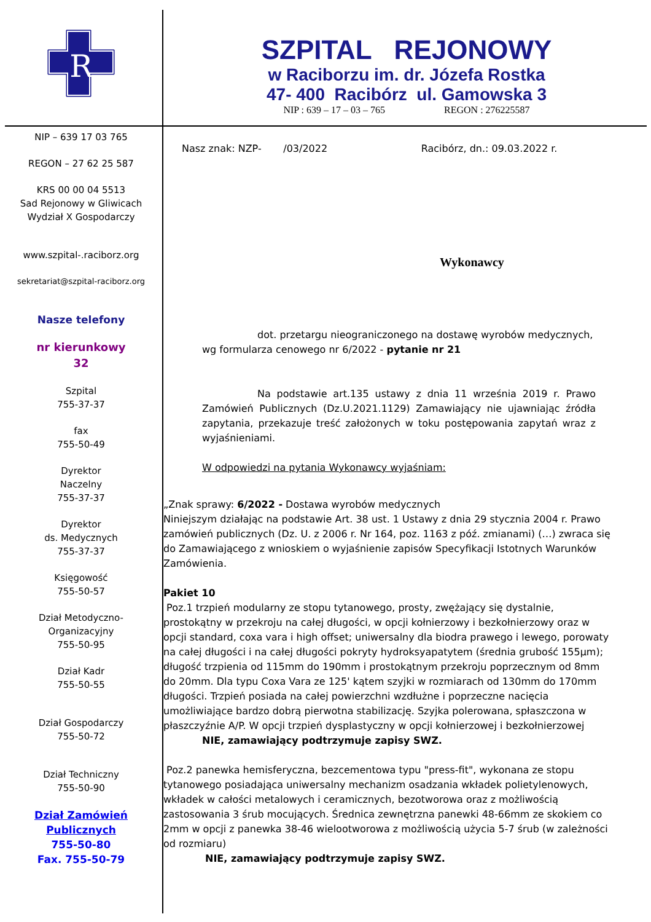R
SZPITAL REJONOWY
w Raciborzu im. dr. Józefa Rostka
47- 400 Racibórz ul. Gamowska 3
NIP : 639 – 17 – 03 – 765 REGON : 276225587
NIP – 639 17 03 765
REGON – 27 62 25 587
KRS 00 00 04 5513
Sad Rejonowy w Gliwicach
Wydział X Gospodarczy
www.szpital-.raciborz.org
sekretariat@szpital-raciborz.org
Nasze telefony
nr kierunkowy
32
Szpital
755-37-37
fax
755-50-49
Dyrektor
Naczelny
755-37-37
Dyrektor
ds. Medycznych
755-37-37
Księgowość
755-50-57
Dział Metodyczno-
Organizacyjny
755-50-95
Dział Kadr
755-50-55
Dział Gospodarczy
755-50-72
Dział Techniczny
755-50-90
Dział Zamówień Publicznych
755-50-80
Fax. 755-50-79
Nasz znak: NZP- /03/2022 Racibórz, dn.: 09.03.2022 r.
Wykonawcy
dot. przetargu nieograniczonego na dostawę wyrobów medycznych, wg formularza cenowego nr 6/2022 - pytanie nr 21
Na podstawie art.135 ustawy z dnia 11 września 2019 r. Prawo Zamówień Publicznych (Dz.U.2021.1129) Zamawiający nie ujawniając źródła zapytania, przekazuje treść założonych w toku postępowania zapytań wraz z wyjaśnieniami.
W odpowiedzi na pytania Wykonawcy wyjaśniam:
„Znak sprawy: 6/2022 - Dostawa wyrobów medycznych
Niniejszym działając na podstawie Art. 38 ust. 1 Ustawy z dnia 29 stycznia 2004 r. Prawo zamówień publicznych (Dz. U. z 2006 r. Nr 164, poz. 1163 z póź. zmianami) (…) zwraca się do Zamawiającego z wnioskiem o wyjaśnienie zapisów Specyfikacji Istotnych Warunków Zamówienia.
Pakiet 10
Poz.1 trzpień modularny ze stopu tytanowego, prosty, zwężający się dystalnie, prostokątny w przekroju na całej długości, w opcji kołnierzowy i bezkołnierzowy oraz w opcji standard, coxa vara i high offset; uniwersalny dla biodra prawego i lewego, porowaty na całej długości i na całej długości pokryty hydroksyapatytem (średnia grubość 155µm); długość trzpienia od 115mm do 190mm i prostokątnym przekroju poprzecznym od 8mm do 20mm. Dla typu Coxa Vara ze 125' kątem szyjki w rozmiarach od 130mm do 170mm długości. Trzpień posiada na całej powierzchni wzdłużne i poprzeczne nacięcia umożliwiające bardzo dobrą pierwotna stabilizację. Szyjka polerowana, spłaszczona w płaszczyźnie A/P. W opcji trzpień dysplastyczny w opcji kołnierzowej i bezkołnierzowej
NIE, zamawiający podtrzymuje zapisy SWZ.
Poz.2 panewka hemisferyczna, bezcementowa typu "press-fit", wykonana ze stopu tytanowego posiadająca uniwersalny mechanizm osadzania wkładek polietylenowych, wkładek w całości metalowych i ceramicznych, bezotworowa oraz z możliwością zastosowania 3 śrub mocujących. Średnica zewnętrzna panewki 48-66mm ze skokiem co 2mm w opcji z panewka 38-46 wielootworowa z możliwością użycia 5-7 śrub (w zależności od rozmiaru)
NIE, zamawiający podtrzymuje zapisy SWZ.